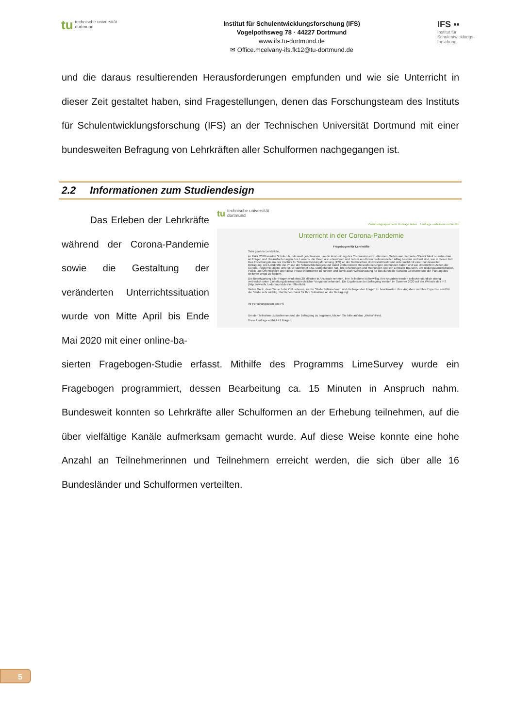tu technische universität
dortmund
Institut für Schulentwicklungsforschung (IFS)
Vogelpothsweg 78 · 44227 Dortmund
www.ifs.tu-dortmund.de
✉ Office.mcelvany-ifs.fk12@tu-dortmund.de
IFS ▪▪
Institut für
Schulentwicklungs-
forschung
und die daraus resultierenden Herausforderungen empfunden und wie sie Unterricht in dieser Zeit gestaltet haben, sind Fragestellungen, denen das Forschungsteam des Instituts für Schulentwicklungsforschung (IFS) an der Technischen Universität Dortmund mit einer bundesweiten Befragung von Lehrkräften aller Schulformen nachgegangen ist.
2.2 Informationen zum Studiendesign
Das Erleben der Lehrkräfte während der Corona-Pandemie sowie die Gestaltung der veränderten Unterrichtssituation wurde von Mitte April bis Ende Mai 2020 mit einer online-ba-
tu technische universität
dortmund
Zwischengespeicherte Umfrage laden Umfrage verlassen und Antwo
Unterricht in der Corona-Pandemie
Fragebogen für Lehrkräfte
Sehr geehrte Lehrkräfte,
im März 2020 wurden Schulen bundesweit geschlossen, um die Ausbreitung des Coronavirus einzudämmen. Selten war die breite Öffentlichkeit so nahe dran an Fragen und Herausforderungen des Lernens, die Ihnen als Lehrerinnen und Lehrer aus Ihrem professionellen Alltag bestens vertraut sind, wie in dieser Zeit. Das Forschungsteam des Instituts für Schulentwicklungsforschung (IFS) an der Technischen Universität Dortmund untersucht mit einer bundesweiten Befragung, wie Lehrkräfte die Phase der Schulschließungen und damit verbundenen Herausforderungen empfunden haben und wie Unterricht in Zeiten der Corona-Pandemie digital unterstützt stattfindet bzw. stattgefunden hat. Ihre Erfahrungen und Meinungen sind ein zentraler Baustein, um Bildungsadministration, Politik und Öffentlichkeit über diese Phase informieren zu können und somit auch Wertschätzung für das durch die Schulen Geleistete und die Planung des weiteren Wegs zu fördern.
Die Beantwortung aller Fragen wird etwa 20 Minuten in Anspruch nehmen. Ihre Teilnahme ist freiwillig. Ihre Angaben werden selbstverständlich streng vertraulich unter Einhaltung datenschutzrechtlicher Vorgaben behandelt. Die Ergebnisse der Befragung werden im Sommer 2020 auf der Website des IFS (http://www.ifs.tu-dortmund.de) veröffentlicht.
Vielen Dank, dass Sie sich die Zeit nehmen, an der Studie teilzunehmen und die folgenden Fragen zu beantworten. Ihre Angaben und Ihre Expertise sind für die Studie sehr wichtig. Herzlichen Dank für Ihre Teilnahme an der Befragung!
Ihr Forschungsteam am IFS
Um der Teilnahme zuzustimmen und die Befragung zu beginnen, klicken Sie bitte auf das „Weiter“-Feld.
Diese Umfrage enthält 41 Fragen.
sierten Fragebogen-Studie erfasst. Mithilfe des Programms LimeSurvey wurde ein Fragebogen programmiert, dessen Bearbeitung ca. 15 Minuten in Anspruch nahm. Bundesweit konnten so Lehrkräfte aller Schulformen an der Erhebung teilnehmen, auf die über vielfältige Kanäle aufmerksam gemacht wurde. Auf diese Weise konnte eine hohe Anzahl an Teilnehmerinnen und Teilnehmern erreicht werden, die sich über alle 16 Bundesländer und Schulformen verteilten.
5